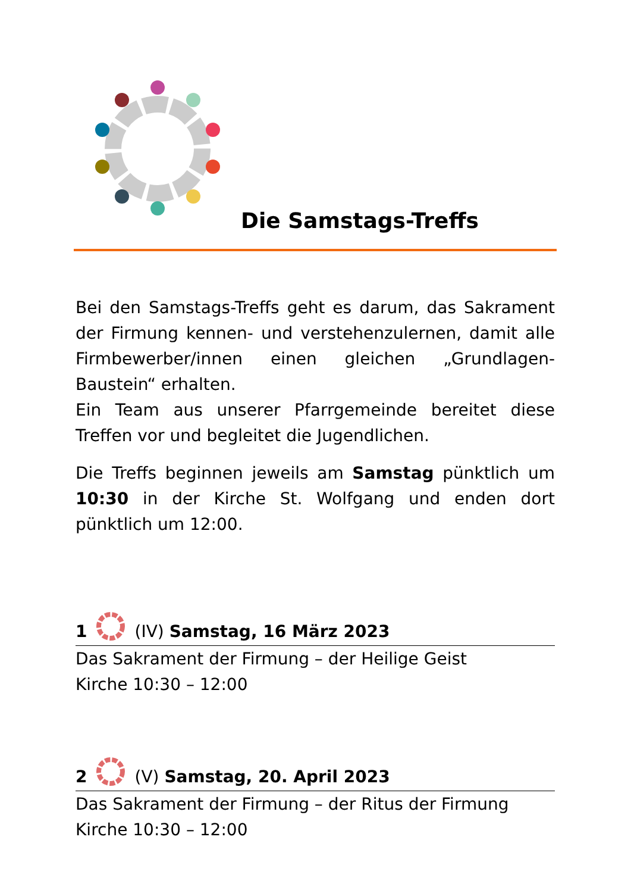Die Samstags-Treffs
Bei den Samstags-Treffs geht es darum, das Sakrament der Firmung kennen- und verstehenzulernen, damit alle Firmbewerber/innen einen gleichen „Grundlagen-Baustein“ erhalten.
Ein Team aus unserer Pfarrgemeinde bereitet diese Treffen vor und begleitet die Jugendlichen.
Die Treffs beginnen jeweils am Samstag pünktlich um 10:30 in der Kirche St. Wolfgang und enden dort pünktlich um 12:00.
1 (IV) Samstag, 16 März 2023
Das Sakrament der Firmung – der Heilige Geist
Kirche 10:30 – 12:00
2 (V) Samstag, 20. April 2023
Das Sakrament der Firmung – der Ritus der Firmung
Kirche 10:30 – 12:00